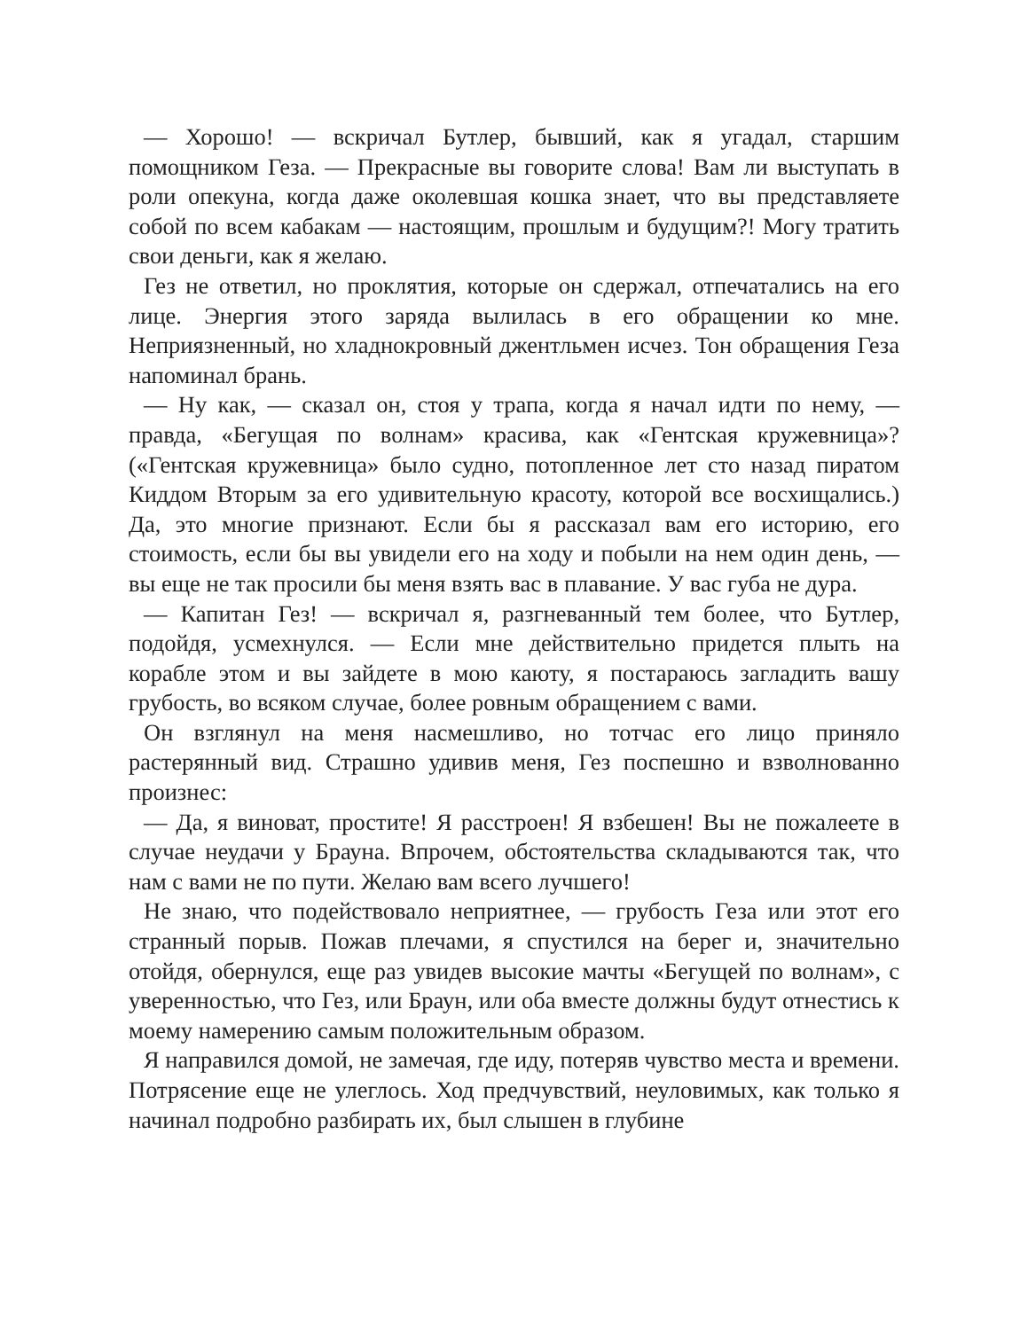— Хорошо! — вскричал Бутлер, бывший, как я угадал, старшим помощником Геза. — Прекрасные вы говорите слова! Вам ли выступать в роли опекуна, когда даже околевшая кошка знает, что вы представляете собой по всем кабакам — настоящим, прошлым и будущим?! Могу тратить свои деньги, как я желаю.
Гез не ответил, но проклятия, которые он сдержал, отпечатались на его лице. Энергия этого заряда вылилась в его обращении ко мне. Неприязненный, но хладнокровный джентльмен исчез. Тон обращения Геза напоминал брань.
— Ну как, — сказал он, стоя у трапа, когда я начал идти по нему, — правда, «Бегущая по волнам» красива, как «Гентская кружевница»? («Гентская кружевница» было судно, потопленное лет сто назад пиратом Киддом Вторым за его удивительную красоту, которой все восхищались.) Да, это многие признают. Если бы я рассказал вам его историю, его стоимость, если бы вы увидели его на ходу и побыли на нем один день, — вы еще не так просили бы меня взять вас в плавание. У вас губа не дура.
— Капитан Гез! — вскричал я, разгневанный тем более, что Бутлер, подойдя, усмехнулся. — Если мне действительно придется плыть на корабле этом и вы зайдете в мою каюту, я постараюсь загладить вашу грубость, во всяком случае, более ровным обращением с вами.
Он взглянул на меня насмешливо, но тотчас его лицо приняло растерянный вид. Страшно удивив меня, Гез поспешно и взволнованно произнес:
— Да, я виноват, простите! Я расстроен! Я взбешен! Вы не пожалеете в случае неудачи у Брауна. Впрочем, обстоятельства складываются так, что нам с вами не по пути. Желаю вам всего лучшего!
Не знаю, что подействовало неприятнее, — грубость Геза или этот его странный порыв. Пожав плечами, я спустился на берег и, значительно отойдя, обернулся, еще раз увидев высокие мачты «Бегущей по волнам», с уверенностью, что Гез, или Браун, или оба вместе должны будут отнестись к моему намерению самым положительным образом.
Я направился домой, не замечая, где иду, потеряв чувство места и времени. Потрясение еще не улеглось. Ход предчувствий, неуловимых, как только я начинал подробно разбирать их, был слышен в глубине